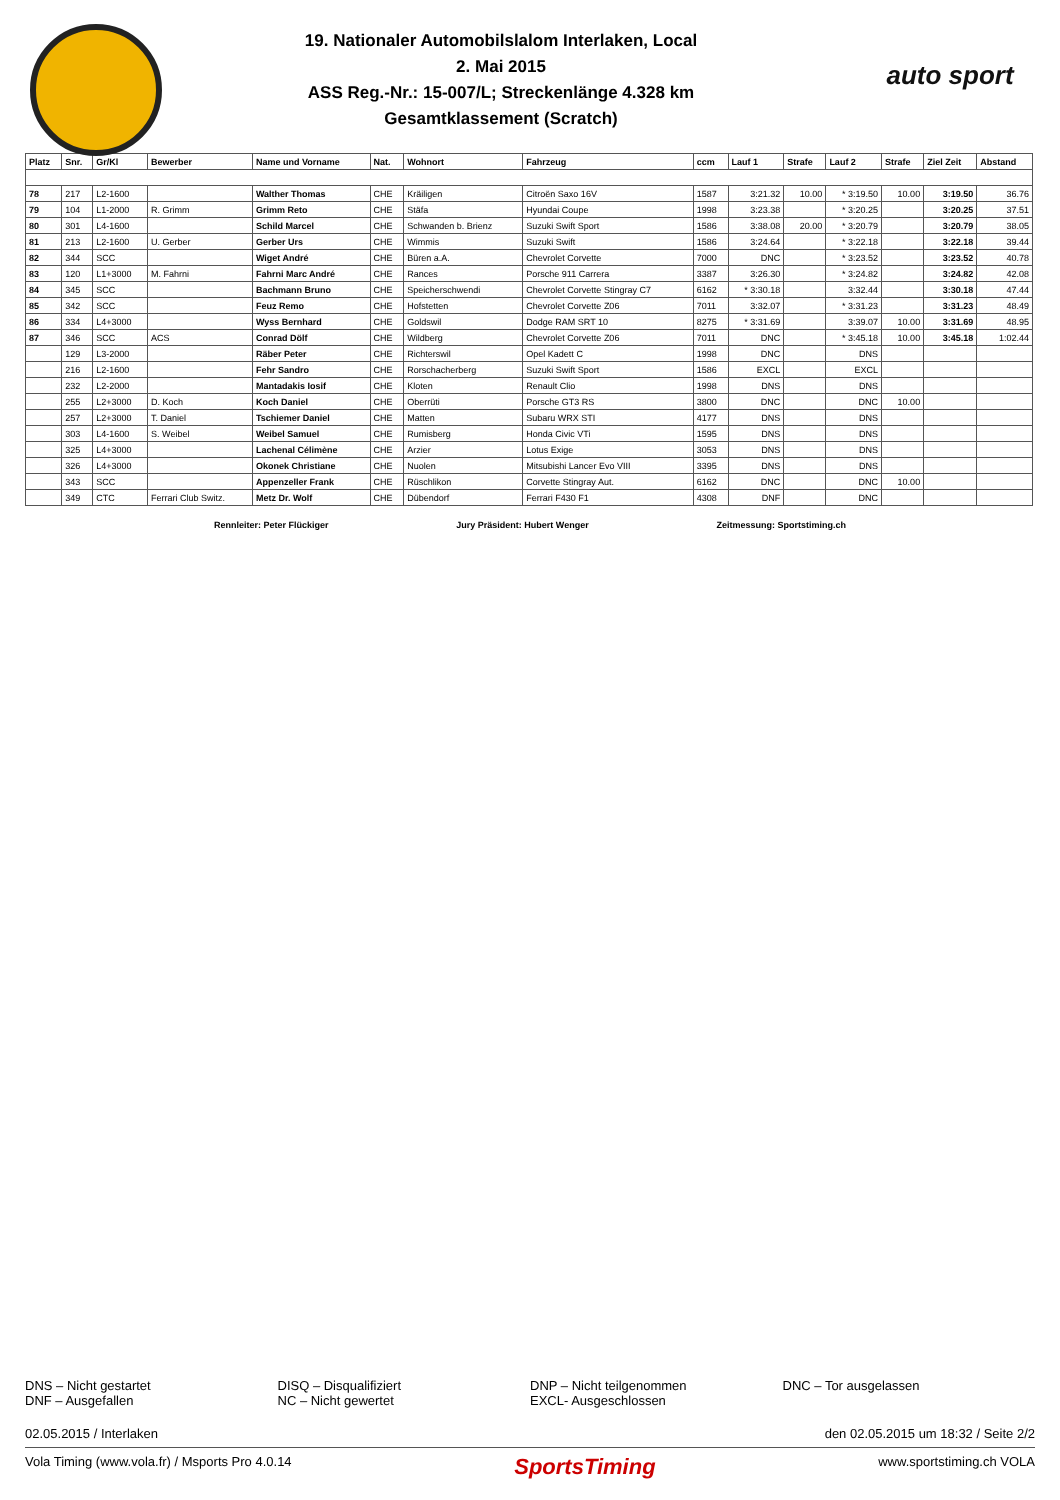19. Nationaler Automobilslalom Interlaken, Local
2. Mai 2015
ASS Reg.-Nr.: 15-007/L; Streckenlänge 4.328 km
Gesamtklassement (Scratch)
auto sport
| Platz | Snr. | Gr/Kl | Bewerber | Name und Vorname | Nat. | Wohnort | Fahrzeug | ccm | Lauf 1 | Strafe | Lauf 2 | Strafe | Ziel Zeit | Abstand |
| --- | --- | --- | --- | --- | --- | --- | --- | --- | --- | --- | --- | --- | --- | --- |
| 78 | 217 | L2-1600 | | Walther Thomas | CHE | Kräiligen | Citroën Saxo 16V | 1587 | 3:21.32 | 10.00 | * 3:19.50 | 10.00 | 3:19.50 | 36.76 |
| 79 | 104 | L1-2000 | R. Grimm | Grimm Reto | CHE | Stäfa | Hyundai Coupe | 1998 | 3:23.38 | | * 3:20.25 | | 3:20.25 | 37.51 |
| 80 | 301 | L4-1600 | | Schild Marcel | CHE | Schwanden b. Brienz | Suzuki Swift Sport | 1586 | 3:38.08 | 20.00 | * 3:20.79 | | 3:20.79 | 38.05 |
| 81 | 213 | L2-1600 | U. Gerber | Gerber Urs | CHE | Wimmis | Suzuki Swift | 1586 | 3:24.64 | | * 3:22.18 | | 3:22.18 | 39.44 |
| 82 | 344 | SCC | | Wiget André | CHE | Büren a.A. | Chevrolet Corvette | 7000 | DNC | | * 3:23.52 | | 3:23.52 | 40.78 |
| 83 | 120 | L1+3000 | M. Fahrni | Fahrni Marc André | CHE | Rances | Porsche 911 Carrera | 3387 | 3:26.30 | | * 3:24.82 | | 3:24.82 | 42.08 |
| 84 | 345 | SCC | | Bachmann Bruno | CHE | Speicherschwendi | Chevrolet Corvette Stingray C7 | 6162 | * 3:30.18 | | 3:32.44 | | 3:30.18 | 47.44 |
| 85 | 342 | SCC | | Feuz Remo | CHE | Hofstetten | Chevrolet Corvette Z06 | 7011 | 3:32.07 | | * 3:31.23 | | 3:31.23 | 48.49 |
| 86 | 334 | L4+3000 | | Wyss Bernhard | CHE | Goldswil | Dodge RAM SRT 10 | 8275 | * 3:31.69 | | 3:39.07 | 10.00 | 3:31.69 | 48.95 |
| 87 | 346 | SCC | ACS | Conrad Dölf | CHE | Wildberg | Chevrolet Corvette Z06 | 7011 | DNC | | * 3:45.18 | 10.00 | 3:45.18 | 1:02.44 |
| | 129 | L3-2000 | | Räber Peter | CHE | Richterswil | Opel Kadett C | 1998 | DNC | | DNS | | | |
| | 216 | L2-1600 | | Fehr Sandro | CHE | Rorschacherberg | Suzuki Swift Sport | 1586 | EXCL | | EXCL | | | |
| | 232 | L2-2000 | | Mantadakis Iosif | CHE | Kloten | Renault Clio | 1998 | DNS | | DNS | | | |
| | 255 | L2+3000 | D. Koch | Koch Daniel | CHE | Oberrüti | Porsche GT3 RS | 3800 | DNC | | DNC | 10.00 | | |
| | 257 | L2+3000 | T. Daniel | Tschiemer Daniel | CHE | Matten | Subaru WRX STI | 4177 | DNS | | DNS | | | |
| | 303 | L4-1600 | S. Weibel | Weibel Samuel | CHE | Rumisberg | Honda Civic VTi | 1595 | DNS | | DNS | | | |
| | 325 | L4+3000 | | Lachenal Célimène | CHE | Arzier | Lotus Exige | 3053 | DNS | | DNS | | | |
| | 326 | L4+3000 | | Okonek Christiane | CHE | Nuolen | Mitsubishi Lancer Evo VIII | 3395 | DNS | | DNS | | | |
| | 343 | SCC | | Appenzeller Frank | CHE | Rüschlikon | Corvette Stingray Aut. | 6162 | DNC | | DNC | 10.00 | | |
| | 349 | CTC | Ferrari Club Switz. | Metz Dr. Wolf | CHE | Dübendorf | Ferrari F430 F1 | 4308 | DNF | | DNC | | | |
Rennleiter: Peter Flückiger Jury Präsident: Hubert Wenger Zeitmessung: Sportstiming.ch
DNS – Nicht gestartet
DNF – Ausgefallen
DISQ – Disqualifiziert
NC – Nicht gewertet
DNP – Nicht teilgenommen
EXCL- Ausgeschlossen
DNC – Tor ausgelassen
02.05.2015 / Interlaken den 02.05.2015 um 18:32 / Seite 2/2
Vola Timing (www.vola.fr) / Msports Pro 4.0.14 SportsTiming www.sportstiming.ch VOLA